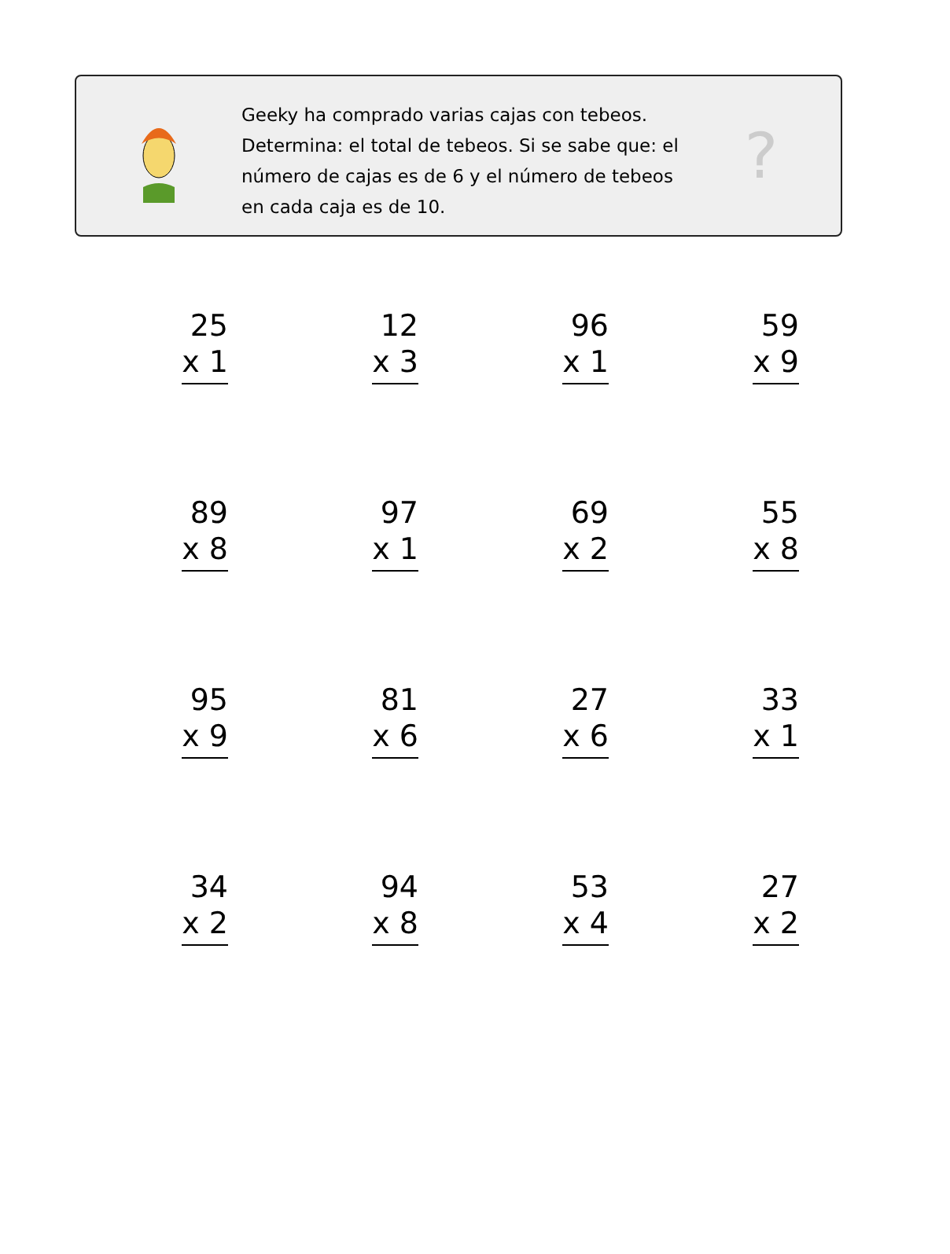Geeky ha comprado varias cajas con tebeos. Determina: el total de tebeos. Si se sabe que: el número de cajas es de 6 y el número de tebeos en cada caja es de 10.
?
25
x 1
12
x 3
96
x 1
59
x 9
89
x 8
97
x 1
69
x 2
55
x 8
95
x 9
81
x 6
27
x 6
33
x 1
34
x 2
94
x 8
53
x 4
27
x 2